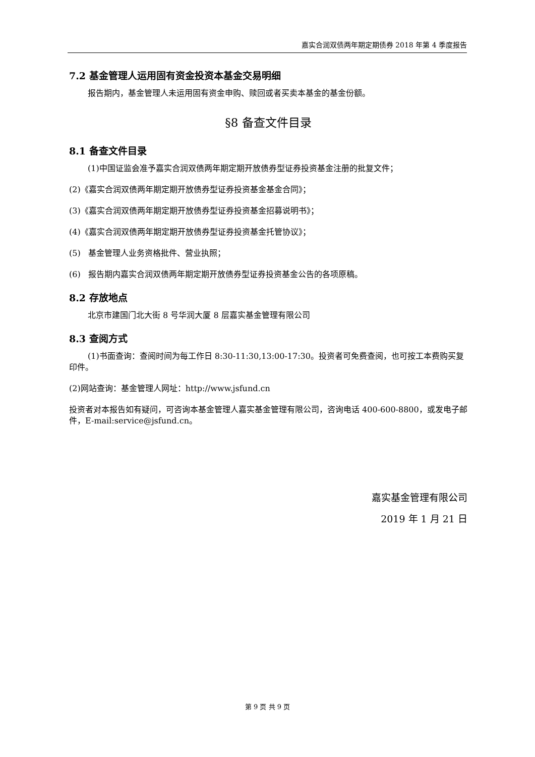嘉实合润双债两年期定期债券 2018 年第 4 季度报告
7.2 基金管理人运用固有资金投资本基金交易明细
报告期内，基金管理人未运用固有资金申购、赎回或者买卖本基金的基金份额。
§8 备查文件目录
8.1 备查文件目录
(1)中国证监会准予嘉实合润双债两年期定期开放债券型证券投资基金注册的批复文件；
(2)《嘉实合润双债两年期定期开放债券型证券投资基金基金合同》；
(3)《嘉实合润双债两年期定期开放债券型证券投资基金招募说明书》；
(4)《嘉实合润双债两年期定期开放债券型证券投资基金托管协议》；
(5) 基金管理人业务资格批件、营业执照；
(6) 报告期内嘉实合润双债两年期定期开放债券型证券投资基金公告的各项原稿。
8.2 存放地点
北京市建国门北大街 8 号华润大厦 8 层嘉实基金管理有限公司
8.3 查阅方式
(1)书面查询：查阅时间为每工作日 8:30-11:30,13:00-17:30。投资者可免费查阅，也可按工本费购买复印件。
(2)网站查询：基金管理人网址：http://www.jsfund.cn
投资者对本报告如有疑问，可咨询本基金管理人嘉实基金管理有限公司，咨询电话 400-600-8800，或发电子邮件，E-mail:service@jsfund.cn。
嘉实基金管理有限公司
2019 年 1 月 21 日
第 9 页 共 9 页